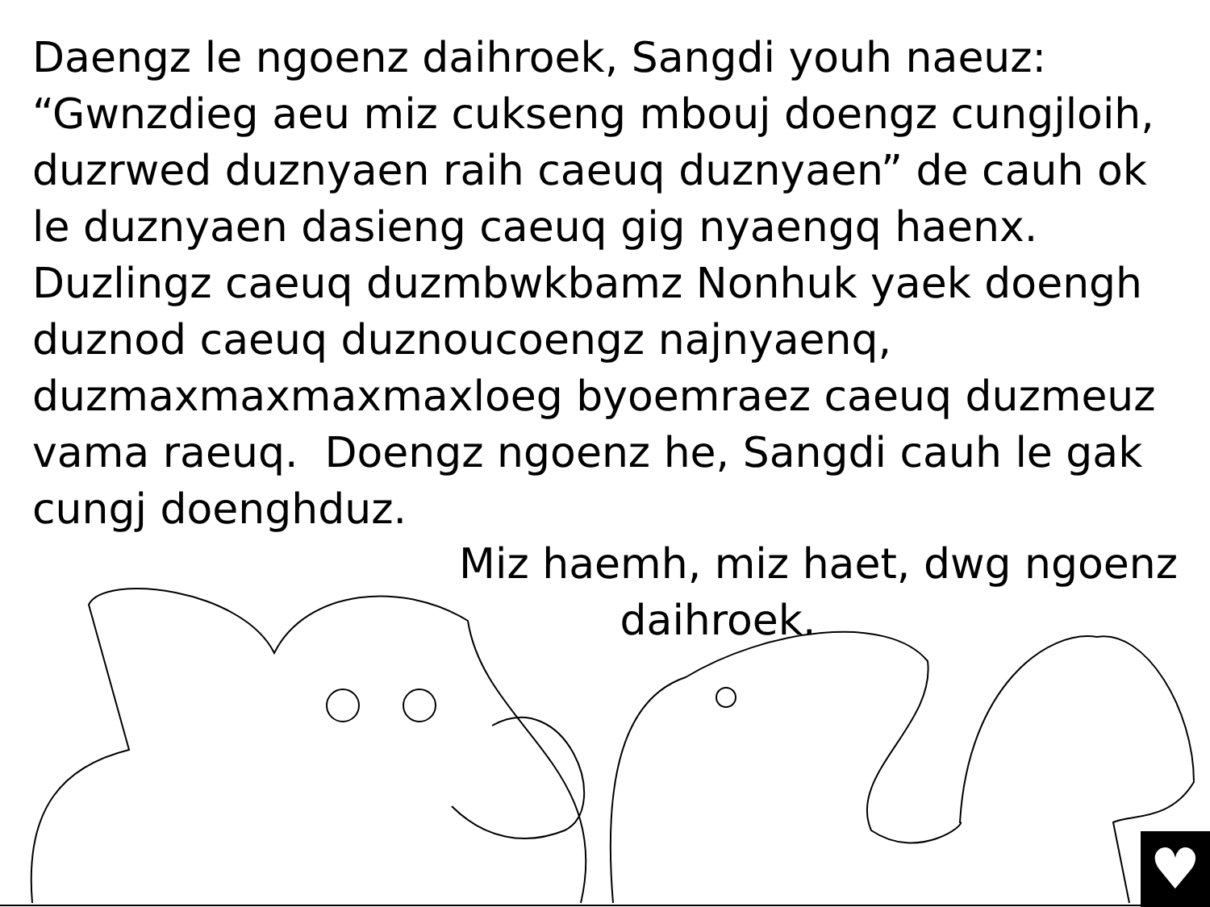Daengz le ngoenz daihroek, Sangdi youh naeuz:
“Gwnzdieg aeu miz cukseng mbouj doengz cungjloih, duzrwed duznyaen raih caeuq duznyaen” de cauh ok le duznyaen dasieng caeuq gig nyaengq haenx. Duzlingz caeuq duzmbwkbamz Nonhuk yaek doengh duznod caeuq duznoucoengz najnyaenq, duzmaxmaxmaxmaxloeg byoemraez caeuq duzmeuz vama raeuq. Doengz ngoenz he, Sangdi cauh le gak cungj doenghduz.
Miz haemh, miz haet, dwg ngoenz
daihroek.
♥